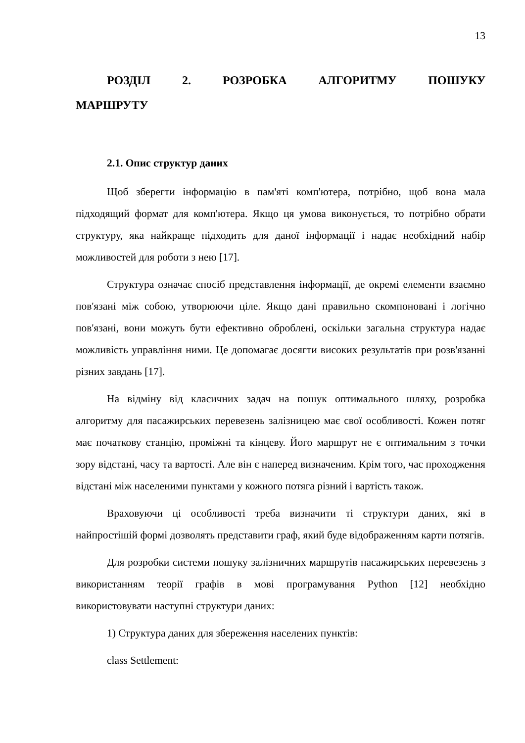13
РОЗДІЛ 2. РОЗРОБКА АЛГОРИТМУ ПОШУКУ МАРШРУТУ
2.1. Опис структур даних
Щоб зберегти інформацію в пам'яті комп'ютера, потрібно, щоб вона мала підходящий формат для комп'ютера. Якщо ця умова виконується, то потрібно обрати структуру, яка найкраще підходить для даної інформації і надає необхідний набір можливостей для роботи з нею [17].
Структура означає спосіб представлення інформації, де окремі елементи взаємно пов'язані між собою, утворюючи ціле. Якщо дані правильно скомпоновані і логічно пов'язані, вони можуть бути ефективно оброблені, оскільки загальна структура надає можливість управління ними. Це допомагає досягти високих результатів при розв'язанні різних завдань [17].
На відміну від класичних задач на пошук оптимального шляху, розробка алгоритму для пасажирських перевезень залізницею має свої особливості. Кожен потяг має початкову станцію, проміжні та кінцеву. Його маршрут не є оптимальним з точки зору відстані, часу та вартості. Але він є наперед визначеним. Крім того, час проходження відстані між населеними пунктами у кожного потяга різний і вартість також.
Враховуючи ці особливості треба визначити ті структури даних, які в найпростішій формі дозволять представити граф, який буде відображенням карти потягів.
Для розробки системи пошуку залізничних маршрутів пасажирських перевезень з використанням теорії графів в мові програмування Python [12] необхідно використовувати наступні структури даних:
1) Структура даних для збереження населених пунктів:
class Settlement: